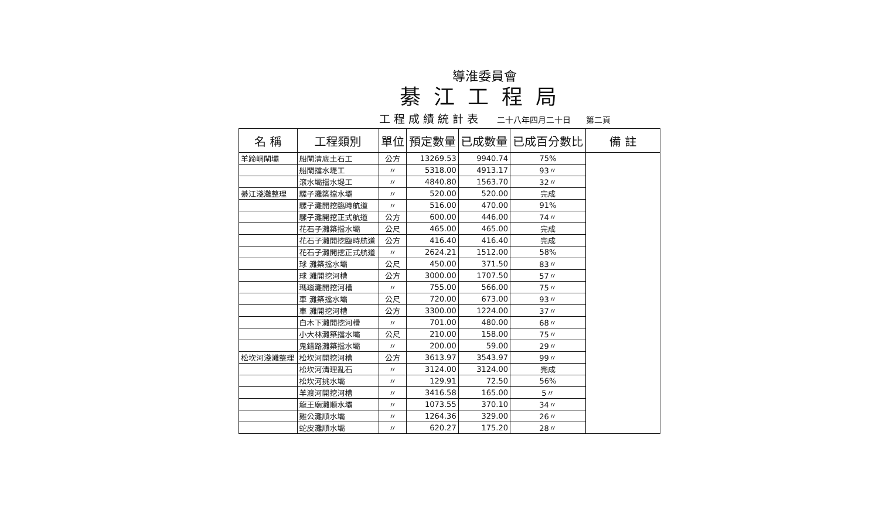導淮委員會
綦江工程局
工程成績統計表 二十八年四月二十日 第二頁
| 名 稱 | 工程類別 | 單位 | 預定數量 | 已成數量 | 已成百分數比 | 備 註 |
| --- | --- | --- | --- | --- | --- | --- |
| 羊蹄峒閘壩 | 船閘清底土石工 | 公方 | 13269.53 | 9940.74 | 75% | |
| | 船閘擋水堤工 | 〃 | 5318.00 | 4913.17 | 93〃 | |
| | 滾水壩擋水堤工 | 〃 | 4840.80 | 1563.70 | 32〃 | |
| 綦江淺灘整理 | 騾子灘築擋水壩 | 〃 | 520.00 | 520.00 | 完成 | |
| | 騾子灘開挖臨時航道 | 〃 | 516.00 | 470.00 | 91% | |
| | 騾子灘開挖正式航道 | 公方 | 600.00 | 446.00 | 74〃 | |
| | 花石子灘築擋水壩 | 公尺 | 465.00 | 465.00 | 完成 | |
| | 花石子灘開挖臨時航道 | 公方 | 416.40 | 416.40 | 完成 | |
| | 花石子灘開挖正式航道 | 〃 | 2624.21 | 1512.00 | 58% | |
| | 球 灘築擋水壩 | 公尺 | 450.00 | 371.50 | 83〃 | |
| | 球 灘開挖河槽 | 公方 | 3000.00 | 1707.50 | 57〃 | |
| | 瑪瑙灘開挖河槽 | 〃 | 755.00 | 566.00 | 75〃 | |
| | 車 灘築擋水壩 | 公尺 | 720.00 | 673.00 | 93〃 | |
| | 車 灘開挖河槽 | 公方 | 3300.00 | 1224.00 | 37〃 | |
| | 白木下灘開挖河槽 | 〃 | 701.00 | 480.00 | 68〃 | |
| | 小大林灘築擋水壩 | 公尺 | 210.00 | 158.00 | 75〃 | |
| | 鬼錯路灘築擋水壩 | 〃 | 200.00 | 59.00 | 29〃 | |
| 松坎河淺灘整理 | 松坎河開挖河槽 | 公方 | 3613.97 | 3543.97 | 99〃 | |
| | 松坎河清理亂石 | 〃 | 3124.00 | 3124.00 | 完成 | |
| | 松坎河挑水壩 | 〃 | 129.91 | 72.50 | 56% | |
| | 羊渡河開挖河槽 | 〃 | 3416.58 | 165.00 | 5〃 | |
| | 龍王廟灘順水壩 | 〃 | 1073.55 | 370.10 | 34〃 | |
| | 雞公灘順水壩 | 〃 | 1264.36 | 329.00 | 26〃 | |
| | 蛇皮灘順水壩 | 〃 | 620.27 | 175.20 | 28〃 | |